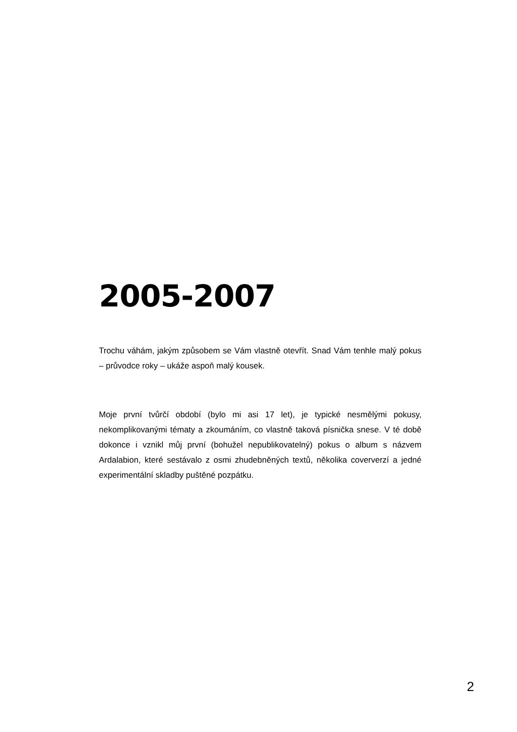2005-2007
Trochu váhám, jakým způsobem se Vám vlastně otevřít. Snad Vám tenhle malý pokus – průvodce roky – ukáže aspoň malý kousek.
Moje první tvůrčí období (bylo mi asi 17 let), je typické nesmělými pokusy, nekomplikovanými tématy a zkoumáním, co vlastně taková písnička snese. V té době dokonce i vznikl můj první (bohužel nepublikovatelný) pokus o album s názvem Ardalabion, které sestávalo z osmi zhudebněných textů, několika coververzí a jedné experimentální skladby puštěné pozpátku.
2